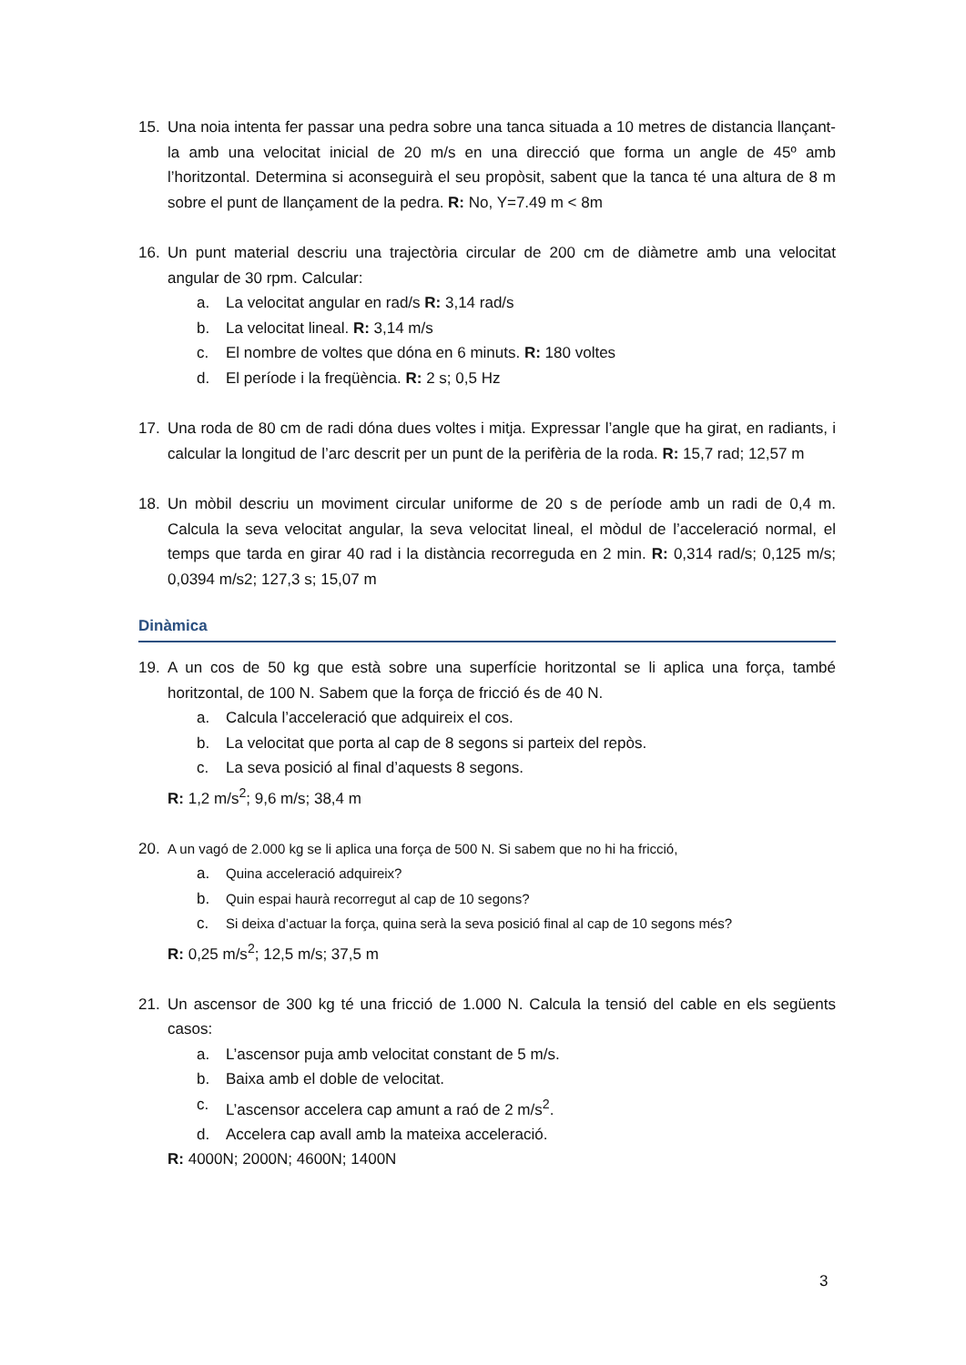15. Una noia intenta fer passar una pedra sobre una tanca situada a 10 metres de distancia llançant-la amb una velocitat inicial de 20 m/s en una direcció que forma un angle de 45º amb l’horitzontal. Determina si aconseguirà el seu propòsit, sabent que la tanca té una altura de 8 m sobre el punt de llançament de la pedra. R: No, Y=7.49 m < 8m
16. Un punt material descriu una trajectòria circular de 200 cm de diàmetre amb una velocitat angular de 30 rpm. Calcular:
a. La velocitat angular en rad/s R: 3,14 rad/s
b. La velocitat lineal. R: 3,14 m/s
c. El nombre de voltes que dóna en 6 minuts. R: 180 voltes
d. El període i la freqüència. R: 2 s; 0,5 Hz
17. Una roda de 80 cm de radi dóna dues voltes i mitja. Expressar l’angle que ha girat, en radiants, i calcular la longitud de l’arc descrit per un punt de la perifèria de la roda. R: 15,7 rad; 12,57 m
18. Un mòbil descriu un moviment circular uniforme de 20 s de període amb un radi de 0,4 m. Calcula la seva velocitat angular, la seva velocitat lineal, el mòdul de l’acceleració normal, el temps que tarda en girar 40 rad i la distància recorreguda en 2 min. R: 0,314 rad/s; 0,125 m/s; 0,0394 m/s2; 127,3 s; 15,07 m
Dinàmica
19. A un cos de 50 kg que està sobre una superfície horitzontal se li aplica una força, també horitzontal, de 100 N. Sabem que la força de fricció és de 40 N.
a. Calcula l’acceleració que adquireix el cos.
b. La velocitat que porta al cap de 8 segons si parteix del repòs.
c. La seva posició al final d’aquests 8 segons.
R: 1,2 m/s<sup>2</sup>; 9,6 m/s; 38,4 m
20. A un vagó de 2.000 kg se li aplica una força de 500 N. Si sabem que no hi ha fricció,
a. Quina acceleració adquireix?
b. Quin espai haurà recorregut al cap de 10 segons?
c. Si deixa d’actuar la força, quina serà la seva posició final al cap de 10 segons més?
R: 0,25 m/s<sup>2</sup>; 12,5 m/s; 37,5 m
21. Un ascensor de 300 kg té una fricció de 1.000 N. Calcula la tensió del cable en els següents casos:
a. L’ascensor puja amb velocitat constant de 5 m/s.
b. Baixa amb el doble de velocitat.
c. L’ascensor accelera cap amunt a raó de 2 m/s<sup>2</sup>.
d. Accelera cap avall amb la mateixa acceleració.
R: 4000N; 2000N; 4600N; 1400N
3